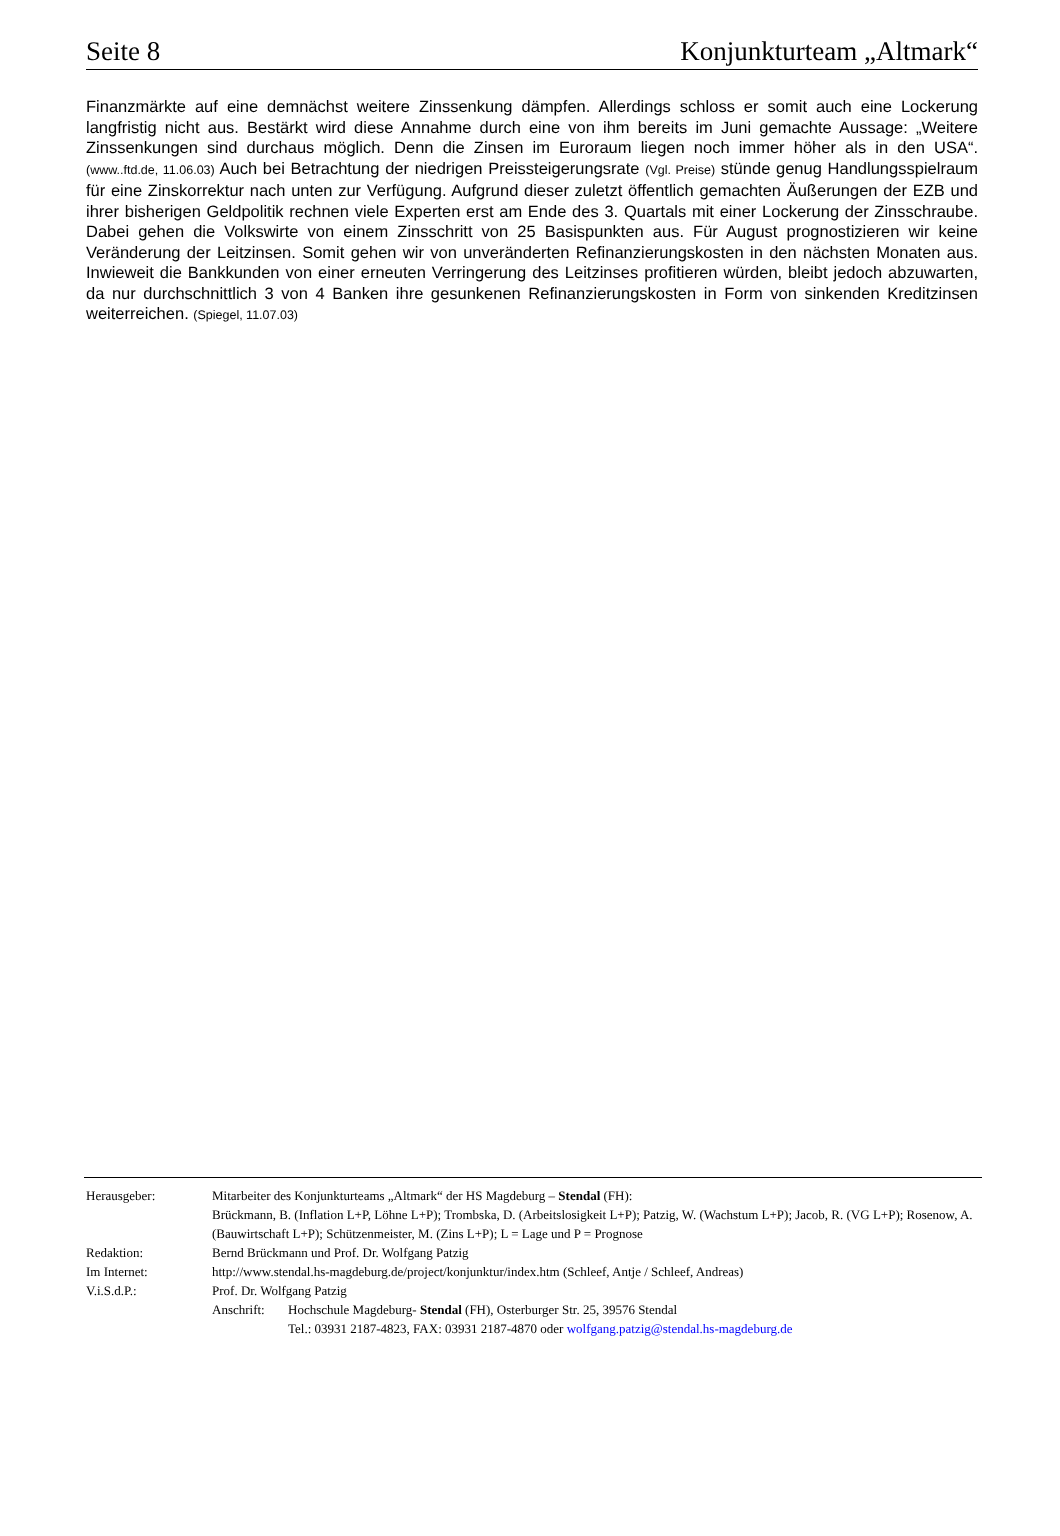Seite 8 Konjunkturteam „Altmark“
Finanzmärkte auf eine demnächst weitere Zinssenkung dämpfen. Allerdings schloss er somit auch eine Lockerung langfristig nicht aus. Bestärkt wird diese Annahme durch eine von ihm bereits im Juni gemachte Aussage: „Weitere Zinssenkungen sind durchaus möglich. Denn die Zinsen im Euroraum liegen noch immer höher als in den USA“. (www..ftd.de, 11.06.03) Auch bei Betrachtung der niedrigen Preissteigerungsrate (Vgl. Preise) stünde genug Handlungsspielraum für eine Zinskorrektur nach unten zur Verfügung. Aufgrund dieser zuletzt öffentlich gemachten Äußerungen der EZB und ihrer bisherigen Geldpolitik rechnen viele Experten erst am Ende des 3. Quartals mit einer Lockerung der Zinsschraube. Dabei gehen die Volkswirte von einem Zinsschritt von 25 Basispunkten aus. Für August prognostizieren wir keine Veränderung der Leitzinsen. Somit gehen wir von unveränderten Refinanzierungskosten in den nächsten Monaten aus. Inwieweit die Bankkunden von einer erneuten Verringerung des Leitzinses profitieren würden, bleibt jedoch abzuwarten, da nur durchschnittlich 3 von 4 Banken ihre gesunkenen Refinanzierungskosten in Form von sinkenden Kreditzinsen weiterreichen. (Spiegel, 11.07.03)
| Herausgeber: | Mitarbeiter des Konjunkturteams „Altmark“ der HS Magdeburg – Stendal (FH): Brückmann, B. (Inflation L+P, Löhne L+P); Trombska, D. (Arbeitslosigkeit L+P); Patzig, W. (Wachstum L+P); Jacob, R. (VG L+P); Rosenow, A. (Bauwirtschaft L+P); Schützenmeister, M. (Zins L+P); L = Lage und P = Prognose |
| Redaktion: | Bernd Brückmann und Prof. Dr. Wolfgang Patzig |
| Im Internet: | http://www.stendal.hs-magdeburg.de/project/konjunktur/index.htm (Schleef, Antje / Schleef, Andreas) |
| V.i.S.d.P.: | Prof. Dr. Wolfgang Patzig |
| | / Anschrift: / Hochschule Magdeburg- Stendal (FH), Osterburger Str. 25, 39576 Stendal Tel.: 03931 2187-4823, FAX: 03931 2187-4870 oder wolfgang.patzig@stendal.hs-magdeburg.de / |